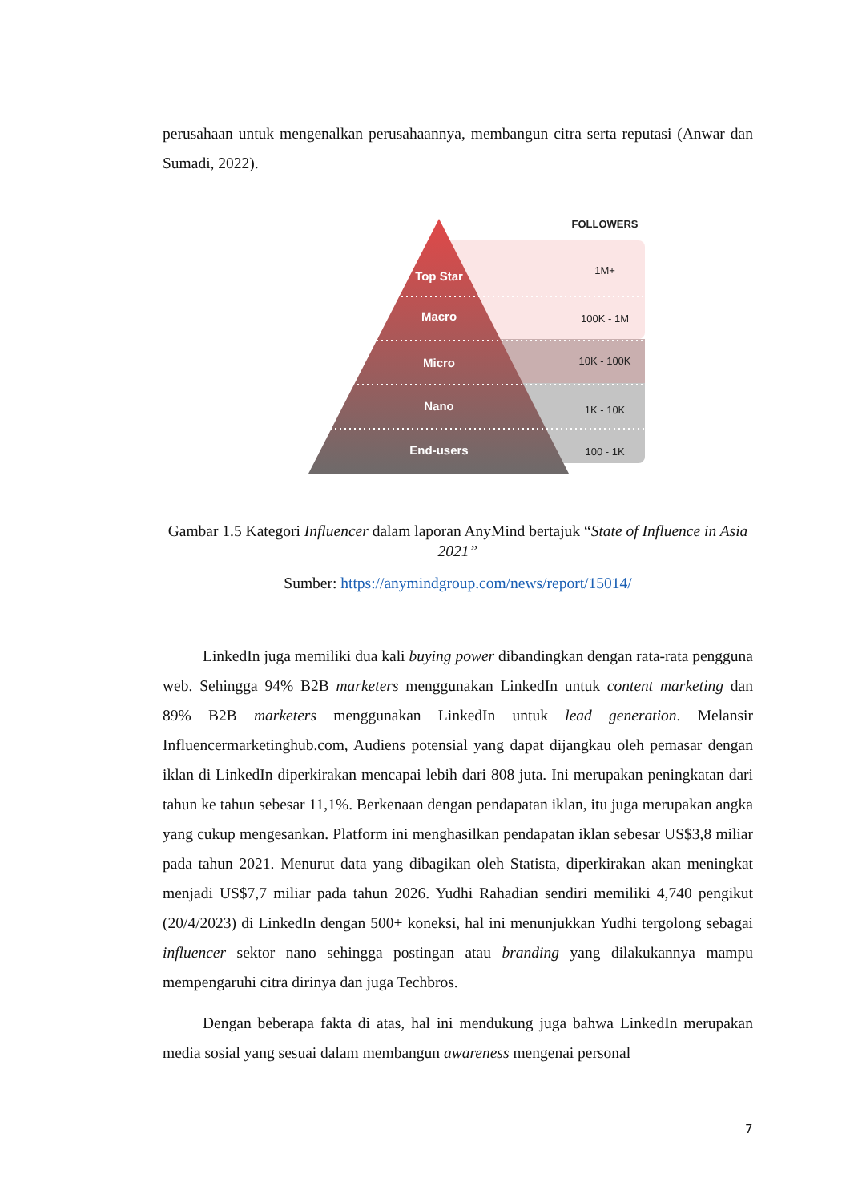perusahaan untuk mengenalkan perusahaannya, membangun citra serta reputasi (Anwar dan Sumadi, 2022).
FOLLOWERS
Top Star
Macro
Micro
Nano
End-users
1M+
100K - 1M
10K - 100K
1K - 10K
100 - 1K
Gambar 1.5 Kategori Influencer dalam laporan AnyMind bertajuk “State of Influence in Asia 2021”
Sumber: https://anymindgroup.com/news/report/15014/
LinkedIn juga memiliki dua kali buying power dibandingkan dengan rata-rata pengguna web. Sehingga 94% B2B marketers menggunakan LinkedIn untuk content marketing dan 89% B2B marketers menggunakan LinkedIn untuk lead generation. Melansir Influencermarketinghub.com, Audiens potensial yang dapat dijangkau oleh pemasar dengan iklan di LinkedIn diperkirakan mencapai lebih dari 808 juta. Ini merupakan peningkatan dari tahun ke tahun sebesar 11,1%. Berkenaan dengan pendapatan iklan, itu juga merupakan angka yang cukup mengesankan. Platform ini menghasilkan pendapatan iklan sebesar US$3,8 miliar pada tahun 2021. Menurut data yang dibagikan oleh Statista, diperkirakan akan meningkat menjadi US$7,7 miliar pada tahun 2026. Yudhi Rahadian sendiri memiliki 4,740 pengikut (20/4/2023) di LinkedIn dengan 500+ koneksi, hal ini menunjukkan Yudhi tergolong sebagai influencer sektor nano sehingga postingan atau branding yang dilakukannya mampu mempengaruhi citra dirinya dan juga Techbros.
Dengan beberapa fakta di atas, hal ini mendukung juga bahwa LinkedIn merupakan media sosial yang sesuai dalam membangun awareness mengenai personal
7